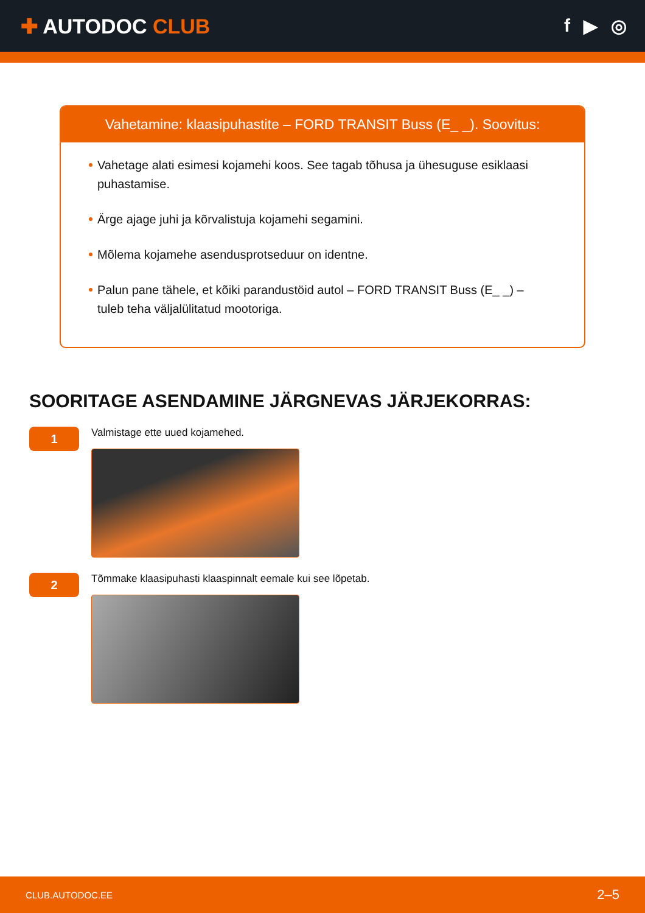✚ AUTODOC CLUB f ▶ ◎
Vahetamine: klaasipuhastite – FORD TRANSIT Buss (E_ _). Soovitus:
Vahetage alati esimesi kojamehi koos. See tagab tõhusa ja ühesuguse esiklaasi puhastamise.
Ärge ajage juhi ja kõrvalistuja kojamehi segamini.
Mõlema kojamehe asendusprotseduur on identne.
Palun pane tähele, et kõiki parandustöid autol – FORD TRANSIT Buss (E_ _) – tuleb teha väljalülitatud mootoriga.
SOORITAGE ASENDAMINE JÄRGNEVAS JÄRJEKORRAS:
1
Valmistage ette uued kojamehed.
2
Tõmmake klaasipuhasti klaaspinnalt eemale kui see lõpetab.
CLUB.AUTODOC.EE 2–5